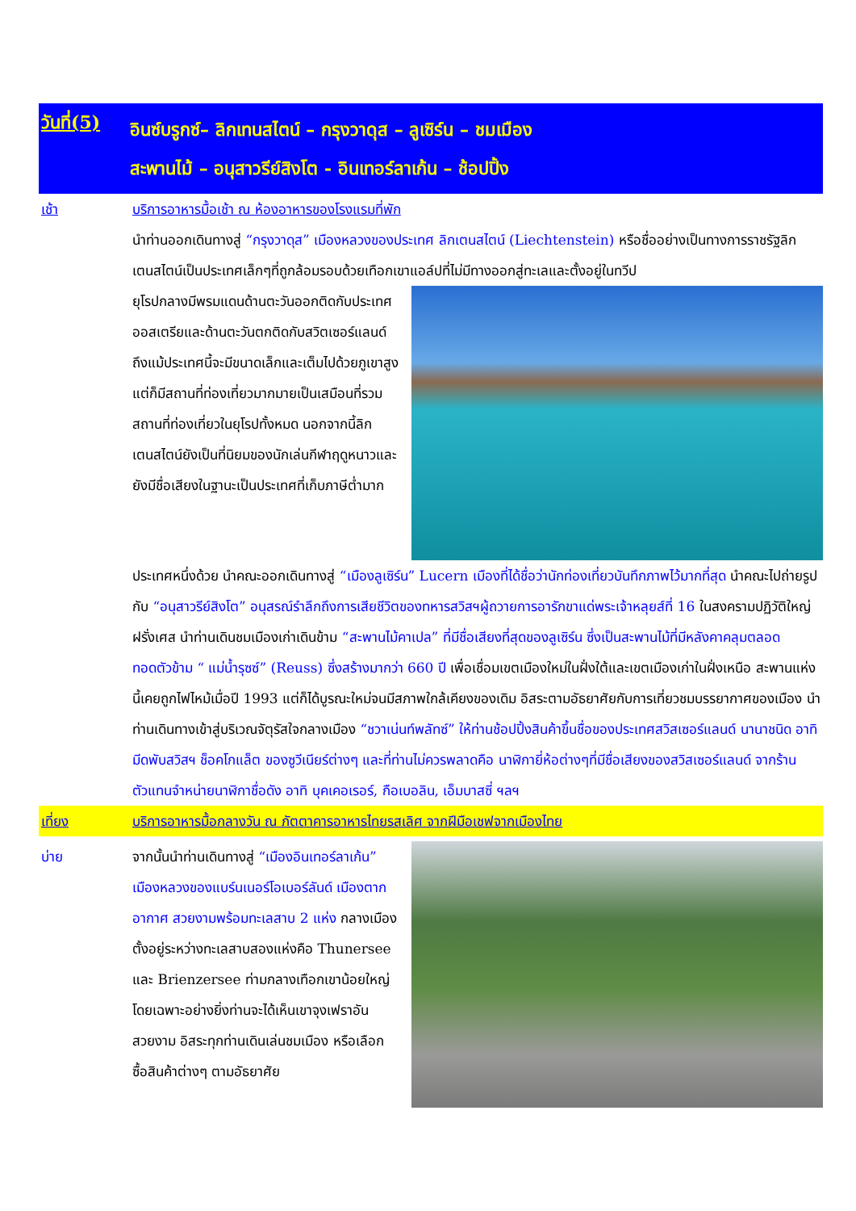วันที่(5)
อินซ์บรูกซ์– ลิกเทนสไตน์ – กรุงวาดุส – ลูเซิร์น – ชมเมือง
สะพานไม้ – อนุสาวรีย์สิงโต - อินเทอร์ลาเก้น – ช้อปปิ้ง
เช้า บริการอาหารมื้อเช้า ณ ห้องอาหารของโรงแรมที่พัก
นำท่านออกเดินทางสู่ “กรุงวาดุส” เมืองหลวงของประเทศ ลิกเตนสไตน์ (Liechtenstein) หรือชื่ออย่างเป็นทางการราชรัฐลิกเตนสไตน์เป็นประเทศเล็กๆที่ถูกล้อมรอบด้วยเทือกเขาแอล์ปที่ไม่มีทางออกสู่ทะเลและตั้งอยู่ในทวีป
ยุโรปกลางมีพรมแดนด้านตะวันออกติดกับประเทศออสเตรียและด้านตะวันตกติดกับสวิตเซอร์แลนด์ถึงแม้ประเทศนี้จะมีขนาดเล็กและเต็มไปด้วยภูเขาสูงแต่ก็มีสถานที่ท่องเที่ยวมากมายเป็นเสมือนที่รวมสถานที่ท่องเที่ยวในยุโรปทั้งหมด นอกจากนี้ลิกเตนสไตน์ยังเป็นที่นิยมของนักเล่นกีฬาฤดูหนาวและยังมีชื่อเสียงในฐานะเป็นประเทศที่เก็บภาษีต่ำมาก
ประเทศหนึ่งด้วย นำคณะออกเดินทางสู่ “เมืองลูเซิร์น” Lucern เมืองที่ได้ชื่อว่านักท่องเที่ยวบันทึกภาพไว้มากที่สุด นำคณะไปถ่ายรูปกับ “อนุสาวรีย์สิงโต” อนุสรณ์รำลึกถึงการเสียชีวิตของทหารสวิสฯผู้ถวายการอารักขาแด่พระเจ้าหลุยส์ที่ 16 ในสงครามปฏิวัติใหญ่ฝรั่งเศส นำท่านเดินชมเมืองเก่าเดินข้าม “สะพานไม้คาเปล” ที่มีชื่อเสียงที่สุดของลูเซิร์น ซึ่งเป็นสะพานไม้ที่มีหลังคาคลุมตลอด ทอดตัวข้าม “ แม่น้ำรุซซ์” (Reuss) ซึ่งสร้างมากว่า 660 ปี เพื่อเชื่อมเขตเมืองใหม่ในฝั่งใต้และเขตเมืองเก่าในฝั่งเหนือ สะพานแห่งนี้เคยถูกไฟไหม้เมื่อปี 1993 แต่ก็ได้บูรณะใหม่จนมีสภาพใกล้เคียงของเดิม อิสระตามอัธยาศัยกับการเที่ยวชมบรรยากาศของเมือง นำท่านเดินทางเข้าสู่บริเวณจัตุรัสใจกลางเมือง “ชวาเน่นท์พลัทซ์” ให้ท่านช้อปปิ้งสินค้าขึ้นชื่อของประเทศสวิสเซอร์แลนด์ นานาชนิด อาทิ มีดพับสวิสฯ ช็อคโกแล็ต ของซูวีเนียร์ต่างๆ และที่ท่านไม่ควรพลาดคือ นาฬิกายี่ห้อต่างๆที่มีชื่อเสียงของสวิสเซอร์แลนด์ จากร้านตัวแทนจำหน่ายนาฬิกาชื่อดัง อาทิ บุคเคอเรอร์, กือเบอลิน, เอ็มบาสซี่ ฯลฯ
เที่ยง บริการอาหารมื้อกลางวัน ณ ภัตตาคารอาหารไทยรสเลิศ จากฝีมือเชฟจากเมืองไทย
บ่าย จากนั้นนำท่านเดินทางสู่ “เมืองอินเทอร์ลาเก้น” เมืองหลวงของแบร์นเนอร์โอเบอร์ลันด์ เมืองตากอากาศ สวยงามพร้อมทะเลสาบ 2 แห่ง กลางเมือง ตั้งอยู่ระหว่างทะเลสาบสองแห่งคือ Thunersee และ Brienzersee ท่ามกลางเทือกเขาน้อยใหญ่ โดยเฉพาะอย่างยิ่งท่านจะได้เห็นเขาจุงเฟราอันสวยงาม อิสระทุกท่านเดินเล่นชมเมือง หรือเลือกซื้อสินค้าต่างๆ ตามอัธยาศัย